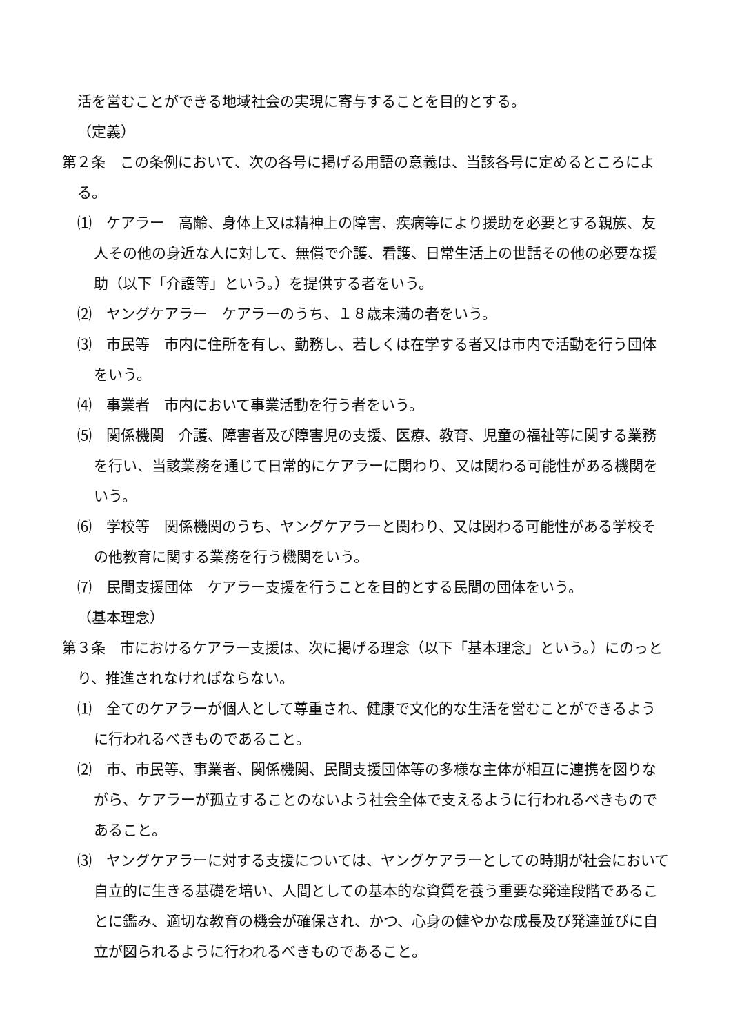活を営むことができる地域社会の実現に寄与することを目的とする。
（定義）
第２条　この条例において、次の各号に掲げる用語の意義は、当該各号に定めるところによる。
⑴　ケアラー　高齢、身体上又は精神上の障害、疾病等により援助を必要とする親族、友人その他の身近な人に対して、無償で介護、看護、日常生活上の世話その他の必要な援助（以下「介護等」という。）を提供する者をいう。
⑵　ヤングケアラー　ケアラーのうち、１８歳未満の者をいう。
⑶　市民等　市内に住所を有し、勤務し、若しくは在学する者又は市内で活動を行う団体をいう。
⑷　事業者　市内において事業活動を行う者をいう。
⑸　関係機関　介護、障害者及び障害児の支援、医療、教育、児童の福祉等に関する業務を行い、当該業務を通じて日常的にケアラーに関わり、又は関わる可能性がある機関をいう。
⑹　学校等　関係機関のうち、ヤングケアラーと関わり、又は関わる可能性がある学校その他教育に関する業務を行う機関をいう。
⑺　民間支援団体　ケアラー支援を行うことを目的とする民間の団体をいう。
（基本理念）
第３条　市におけるケアラー支援は、次に掲げる理念（以下「基本理念」という。）にのっとり、推進されなければならない。
⑴　全てのケアラーが個人として尊重され、健康で文化的な生活を営むことができるように行われるべきものであること。
⑵　市、市民等、事業者、関係機関、民間支援団体等の多様な主体が相互に連携を図りながら、ケアラーが孤立することのないよう社会全体で支えるように行われるべきものであること。
⑶　ヤングケアラーに対する支援については、ヤングケアラーとしての時期が社会において自立的に生きる基礎を培い、人間としての基本的な資質を養う重要な発達段階であることに鑑み、適切な教育の機会が確保され、かつ、心身の健やかな成長及び発達並びに自立が図られるように行われるべきものであること。